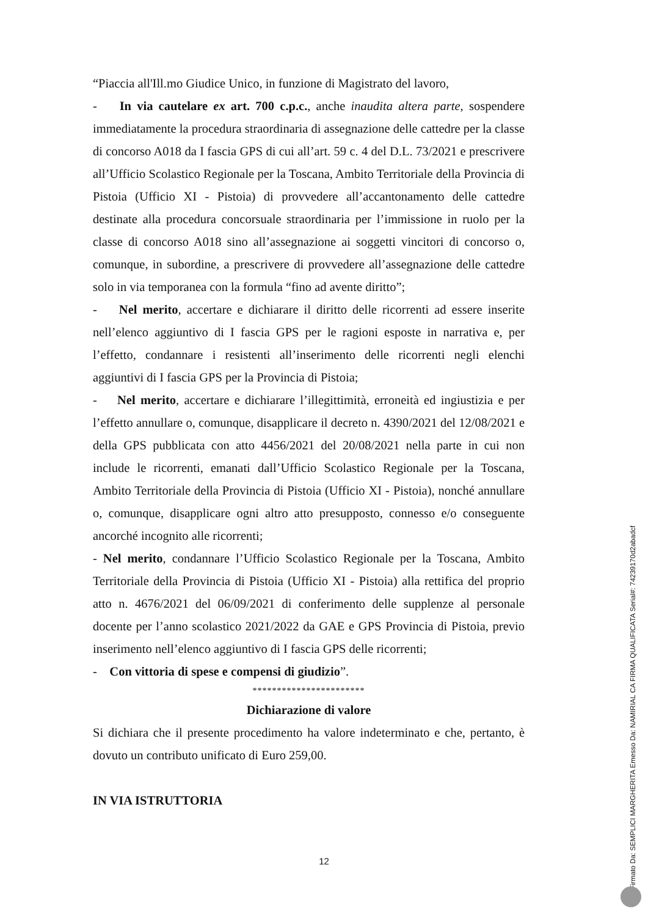“Piaccia all'Ill.mo Giudice Unico, in funzione di Magistrato del lavoro,
- In via cautelare ex art. 700 c.p.c., anche inaudita altera parte, sospendere immediatamente la procedura straordinaria di assegnazione delle cattedre per la classe di concorso A018 da I fascia GPS di cui all’art. 59 c. 4 del D.L. 73/2021 e prescrivere all’Ufficio Scolastico Regionale per la Toscana, Ambito Territoriale della Provincia di Pistoia (Ufficio XI - Pistoia) di provvedere all’accantonamento delle cattedre destinate alla procedura concorsuale straordinaria per l’immissione in ruolo per la classe di concorso A018 sino all’assegnazione ai soggetti vincitori di concorso o, comunque, in subordine, a prescrivere di provvedere all’assegnazione delle cattedre solo in via temporanea con la formula “fino ad avente diritto”;
- Nel merito, accertare e dichiarare il diritto delle ricorrenti ad essere inserite nell’elenco aggiuntivo di I fascia GPS per le ragioni esposte in narrativa e, per l’effetto, condannare i resistenti all’inserimento delle ricorrenti negli elenchi aggiuntivi di I fascia GPS per la Provincia di Pistoia;
- Nel merito, accertare e dichiarare l’illegittimità, erroneità ed ingiustizia e per l’effetto annullare o, comunque, disapplicare il decreto n. 4390/2021 del 12/08/2021 e della GPS pubblicata con atto 4456/2021 del 20/08/2021 nella parte in cui non include le ricorrenti, emanati dall’Ufficio Scolastico Regionale per la Toscana, Ambito Territoriale della Provincia di Pistoia (Ufficio XI - Pistoia), nonché annullare o, comunque, disapplicare ogni altro atto presupposto, connesso e/o conseguente ancorché incognito alle ricorrenti;
- Nel merito, condannare l’Ufficio Scolastico Regionale per la Toscana, Ambito Territoriale della Provincia di Pistoia (Ufficio XI - Pistoia) alla rettifica del proprio atto n. 4676/2021 del 06/09/2021 di conferimento delle supplenze al personale docente per l’anno scolastico 2021/2022 da GAE e GPS Provincia di Pistoia, previo inserimento nell’elenco aggiuntivo di I fascia GPS delle ricorrenti;
- Con vittoria di spese e compensi di giudizio”.
***********************
Dichiarazione di valore
Si dichiara che il presente procedimento ha valore indeterminato e che, pertanto, è dovuto un contributo unificato di Euro 259,00.
IN VIA ISTRUTTORIA
12
Firmato Da: SEMPLICI MARGHERITA Emesso Da: NAMIRIAL CA FIRMA QUALIFICATA Serial#: 74239170d2abadcf